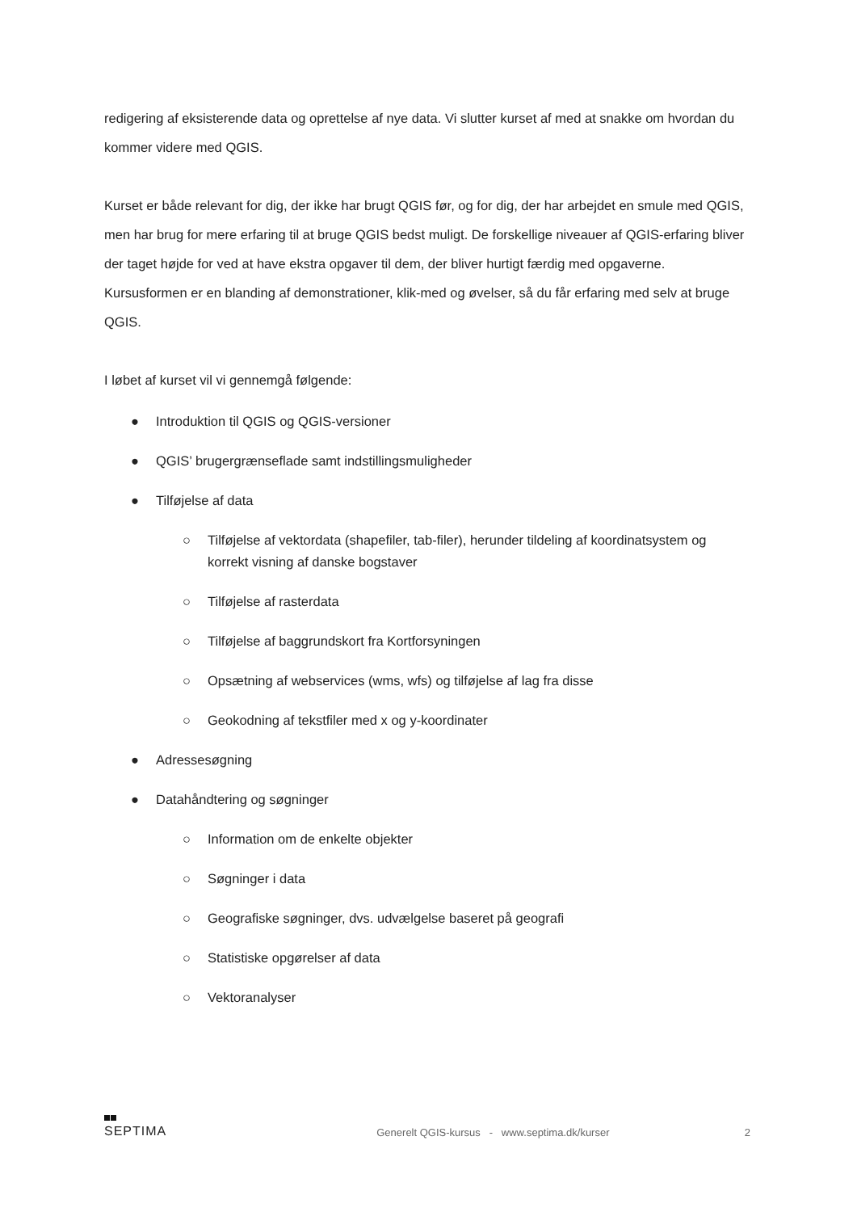redigering af eksisterende data og oprettelse af nye data. Vi slutter kurset af med at snakke om hvordan du kommer videre med QGIS.
Kurset er både relevant for dig, der ikke har brugt QGIS før, og for dig, der har arbejdet en smule med QGIS, men har brug for mere erfaring til at bruge QGIS bedst muligt. De forskellige niveauer af QGIS-erfaring bliver der taget højde for ved at have ekstra opgaver til dem, der bliver hurtigt færdig med opgaverne. Kursusformen er en blanding af demonstrationer, klik-med og øvelser, så du får erfaring med selv at bruge QGIS.
I løbet af kurset vil vi gennemgå følgende:
● Introduktion til QGIS og QGIS-versioner
● QGIS’ brugergrænseflade samt indstillingsmuligheder
● Tilføjelse af data
○ Tilføjelse af vektordata (shapefiler, tab-filer), herunder tildeling af koordinatsystem og korrekt visning af danske bogstaver
○ Tilføjelse af rasterdata
○ Tilføjelse af baggrundskort fra Kortforsyningen
○ Opsætning af webservices (wms, wfs) og tilføjelse af lag fra disse
○ Geokodning af tekstfiler med x og y-koordinater
● Adressesøgning
● Datahåndtering og søgninger
○ Information om de enkelte objekter
○ Søgninger i data
○ Geografiske søgninger, dvs. udvælgelse baseret på geografi
○ Statistiske opgørelser af data
○ Vektoranalyser
SEPTIMA
Generelt QGIS-kursus - www.septima.dk/kurser
2